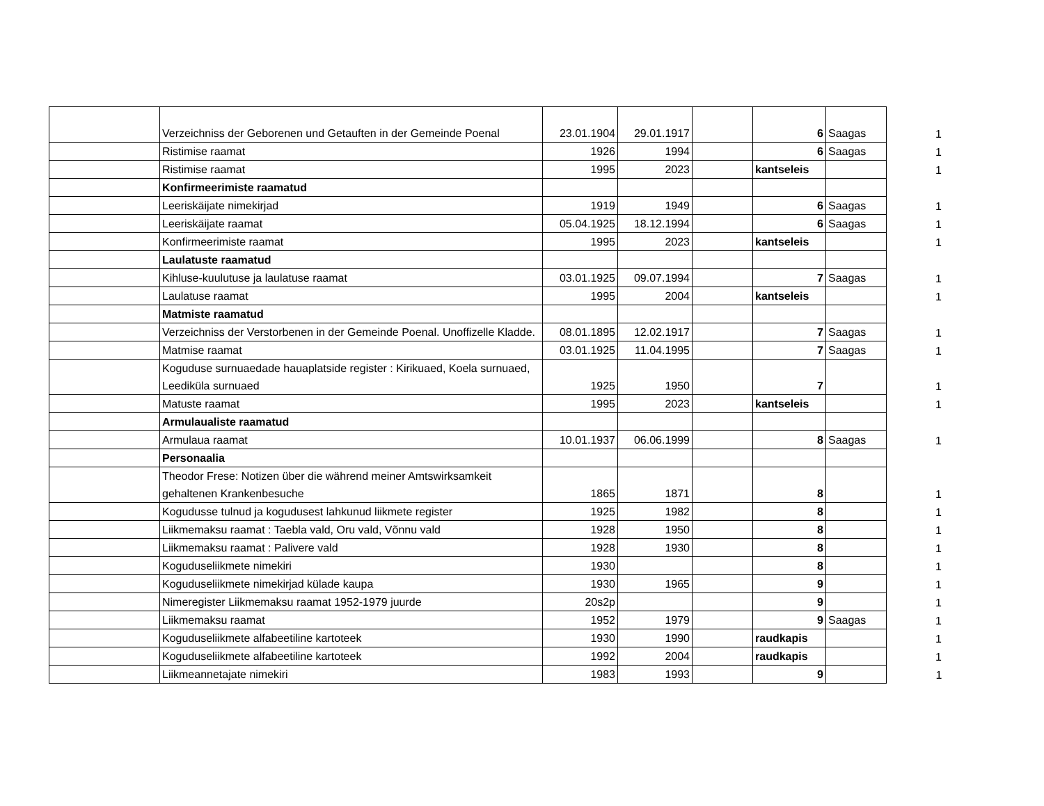| | Verzeichniss der Geborenen und Getauften in der Gemeinde Poenal | 23.01.1904 | 29.01.1917 | | 6 | Saagas | 1 |
| | Ristimise raamat | 1926 | 1994 | | 6 | Saagas | 1 |
| | Ristimise raamat | 1995 | 2023 | | kantseleis | | 1 |
| | Konfirmeerimiste raamatud | | | | | | |
| | Leeriskäijate nimekirjad | 1919 | 1949 | | 6 | Saagas | 1 |
| | Leeriskäijate raamat | 05.04.1925 | 18.12.1994 | | 6 | Saagas | 1 |
| | Konfirmeerimiste raamat | 1995 | 2023 | | kantseleis | | 1 |
| | Laulatuste raamatud | | | | | | |
| | Kihluse-kuulutuse ja laulatuse raamat | 03.01.1925 | 09.07.1994 | | 7 | Saagas | 1 |
| | Laulatuse raamat | 1995 | 2004 | | kantseleis | | 1 |
| | Matmiste raamatud | | | | | | |
| | Verzeichniss der Verstorbenen in der Gemeinde Poenal. Unoffizelle Kladde. | 08.01.1895 | 12.02.1917 | | 7 | Saagas | 1 |
| | Matmise raamat | 03.01.1925 | 11.04.1995 | | 7 | Saagas | 1 |
| | Koguduse surnuaedade hauaplatside register : Kirikuaed, Koela surnuaed, Leediküla surnuaed | 1925 | 1950 | | 7 | | 1 |
| | Matuste raamat | 1995 | 2023 | | kantseleis | | 1 |
| | Armulaualiste raamatud | | | | | | |
| | Armulaua raamat | 10.01.1937 | 06.06.1999 | | 8 | Saagas | 1 |
| | Personaalia | | | | | | |
| | Theodor Frese: Notizen über die während meiner Amtswirksamkeit gehaltenen Krankenbesuche | 1865 | 1871 | | 8 | | 1 |
| | Kogudusse tulnud ja kogudusest lahkunud liikmete register | 1925 | 1982 | | 8 | | 1 |
| | Liikmemaksu raamat : Taebla vald, Oru vald, Võnnu vald | 1928 | 1950 | | 8 | | 1 |
| | Liikmemaksu raamat : Palivere vald | 1928 | 1930 | | 8 | | 1 |
| | Koguduseliikmete nimekiri | 1930 | | | 8 | | 1 |
| | Koguduseliikmete nimekirjad külade kaupa | 1930 | 1965 | | 9 | | 1 |
| | Nimeregister Liikmemaksu raamat 1952-1979 juurde | 20s2p | | | 9 | | 1 |
| | Liikmemaksu raamat | 1952 | 1979 | | 9 | Saagas | 1 |
| | Koguduseliikmete alfabeetiline kartoteek | 1930 | 1990 | | raudkapis | | 1 |
| | Koguduseliikmete alfabeetiline kartoteek | 1992 | 2004 | | raudkapis | | 1 |
| | Liikmeannetajate nimekiri | 1983 | 1993 | | 9 | | 1 |